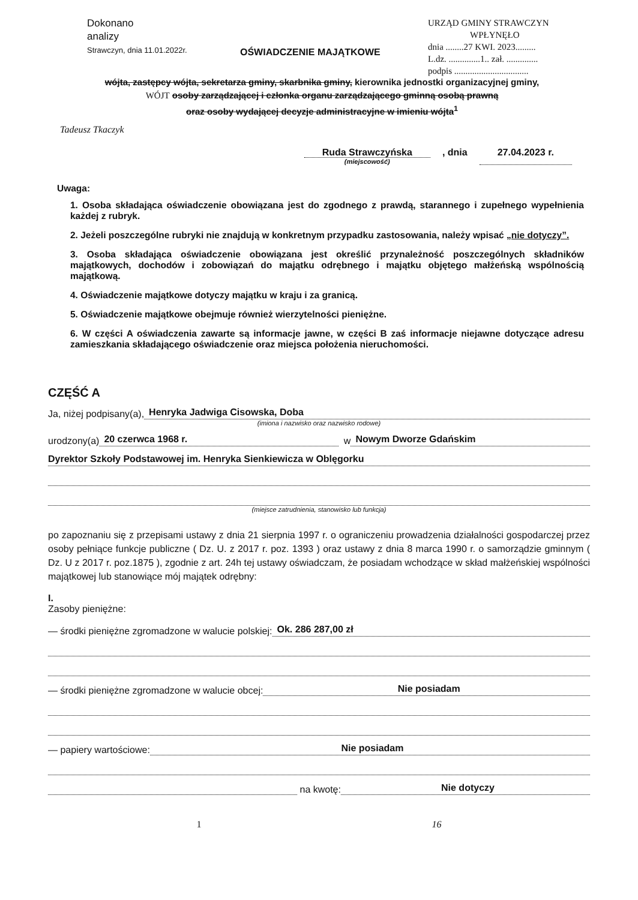Dokonano
analizy
Strawczyn, dnia 11.01.2022r.
URZĄD GMINY STRAWCZYN
WPŁYNĘŁO
dnia ........27 KWI. 2023.........
L.dz. ..............1.. zał. ..............
podpis .................................
OŚWIADCZENIE MAJĄTKOWE
wójta, zastępcy wójta, sekretarza gminy, skarbnika gminy, kierownika jednostki organizacyjnej gminy,
WÓJT osoby zarządzającej i członka organu zarządzającego gminną osobą prawną
oraz osoby wydającej decyzje administracyjne w imieniu wójta<sup>1</sup>
Tadeusz Tkaczyk
Ruda Strawczyńska
(miejscowość)
, dnia 27.04.2023 r.
Uwaga:
1. Osoba składająca oświadczenie obowiązana jest do zgodnego z prawdą, starannego i zupełnego wypełnienia każdej z rubryk.
2. Jeżeli poszczególne rubryki nie znajdują w konkretnym przypadku zastosowania, należy wpisać „nie dotyczy”.
3. Osoba składająca oświadczenie obowiązana jest określić przynależność poszczególnych składników majątkowych, dochodów i zobowiązań do majątku odrębnego i majątku objętego małżeńską wspólnością majątkową.
4. Oświadczenie majątkowe dotyczy majątku w kraju i za granicą.
5. Oświadczenie majątkowe obejmuje również wierzytelności pieniężne.
6. W części A oświadczenia zawarte są informacje jawne, w części B zaś informacje niejawne dotyczące adresu zamieszkania składającego oświadczenie oraz miejsca położenia nieruchomości.
CZĘŚĆ A
Ja, niżej podpisany(a), Henryka Jadwiga Cisowska, Doba
(imiona i nazwisko oraz nazwisko rodowe)
urodzony(a) 20 czerwca 1968 r. w Nowym Dworze Gdańskim
Dyrektor Szkoły Podstawowej im. Henryka Sienkiewicza w Oblęgorku
(miejsce zatrudnienia, stanowisko lub funkcja)
po zapoznaniu się z przepisami ustawy z dnia 21 sierpnia 1997 r. o ograniczeniu prowadzenia działalności gospodarczej przez osoby pełniące funkcje publiczne ( Dz. U. z 2017 r. poz. 1393 ) oraz ustawy z dnia 8 marca 1990 r. o samorządzie gminnym ( Dz. U z 2017 r. poz.1875 ), zgodnie z art. 24h tej ustawy oświadczam, że posiadam wchodzące w skład małżeńskiej wspólności majątkowej lub stanowiące mój majątek odrębny:
I.
Zasoby pieniężne:
— środki pieniężne zgromadzone w walucie polskiej: Ok. 286 287,00 zł
— środki pieniężne zgromadzone w walucie obcej: Nie posiadam
— papiery wartościowe: Nie posiadam
na kwotę: Nie dotyczy
1 16